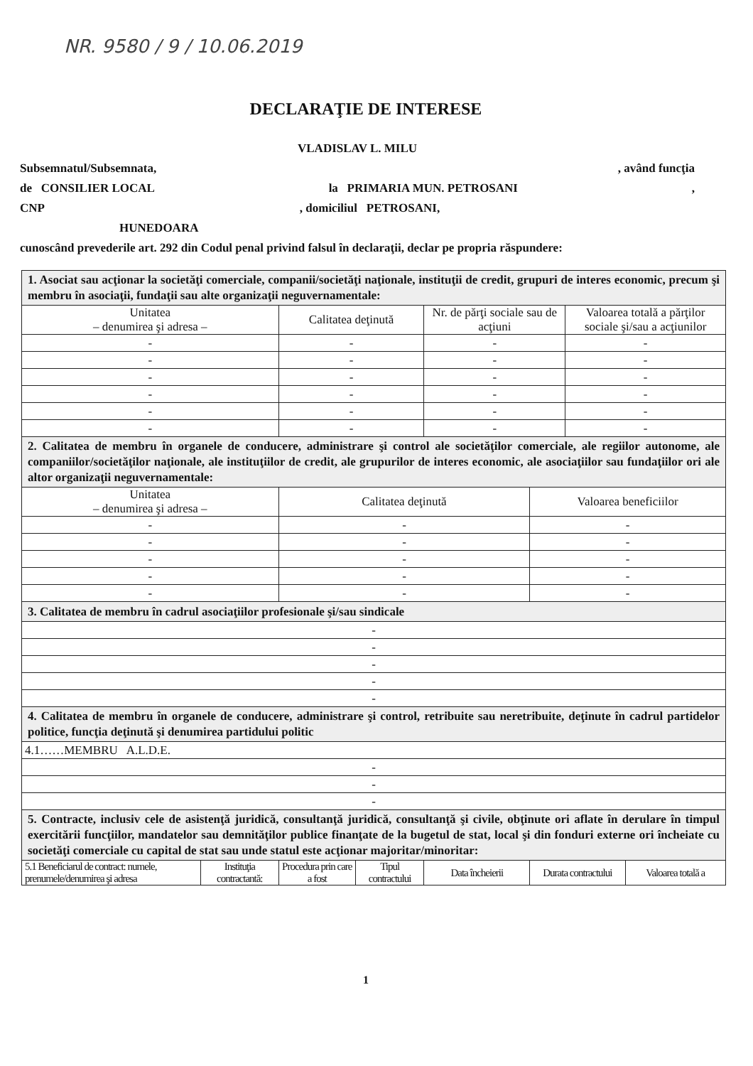NR. 9580 / 9 / 10.06.2019
DECLARAŢIE DE INTERESE
VLADISLAV L. MILU
Subsemnatul/Subsemnata,, având funcţia
de CONSILIER LOCAL la PRIMARIA MUN. PETROSANI,
CNP, domiciliul PETROSANI,
HUNEDOARA
cunoscând prevederile art. 292 din Codul penal privind falsul în declaraţii, declar pe propria răspundere:
| 1. Asociat sau acţionar la societăţi comerciale, companii/societăţi naţionale, instituţii de credit, grupuri de interes economic, precum şi membru în asociaţii, fundaţii sau alte organizaţii neguvernamentale: | | | | | | | |
| Unitatea – denumirea şi adresa – | | Calitatea deţinută | | Nr. de părţi sociale sau de acţiuni | | Valoarea totală a părţilor sociale şi/sau a acţiunilor | |
| - | | - | | - | | - | |
| - | | - | | - | | - | |
| - | | - | | - | | - | |
| - | | - | | - | | - | |
| - | | - | | - | | - | |
| - | | - | | - | | - | |
| 2. Calitatea de membru în organele de conducere, administrare şi control ale societăţilor comerciale, ale regiilor autonome, ale companiilor/societăţilor naţionale, ale instituţiilor de credit, ale grupurilor de interes economic, ale asociaţiilor sau fundaţiilor ori ale altor organizaţii neguvernamentale: | | | | | | | |
| Unitatea – denumirea şi adresa – | | Calitatea deţinută | | | Valoarea beneficiilor | | |
| - | | - | | | - | | |
| - | | - | | | - | | |
| - | | - | | | - | | |
| - | | - | | | - | | |
| - | | - | | | - | | |
| 3. Calitatea de membru în cadrul asociaţiilor profesionale şi/sau sindicale | | | | | | | |
| - | | | | | | | |
| - | | | | | | | |
| - | | | | | | | |
| - | | | | | | | |
| - | | | | | | | |
| 4. Calitatea de membru în organele de conducere, administrare şi control, retribuite sau neretribuite, deţinute în cadrul partidelor politice, funcţia deţinută şi denumirea partidului politic | | | | | | | |
| 4.1……MEMBRU A.L.D.E. | | | | | | | |
| - | | | | | | | |
| - | | | | | | | |
| - | | | | | | | |
| 5. Contracte, inclusiv cele de asistenţă juridică, consultanţă juridică, consultanţă şi civile, obţinute ori aflate în derulare în timpul exercitării funcţiilor, mandatelor sau demnităţilor publice finanţate de la bugetul de stat, local şi din fonduri externe ori încheiate cu societăţi comerciale cu capital de stat sau unde statul este acţionar majoritar/minoritar: | | | | | | | |
| 5.1 Beneficiarul de contract: numele, prenumele/denumirea şi adresa | Instituţia contractantă: | Procedura prin care a fost | Tipul contractului | Data încheierii | Durata contractului | | Valoarea totală a |
1